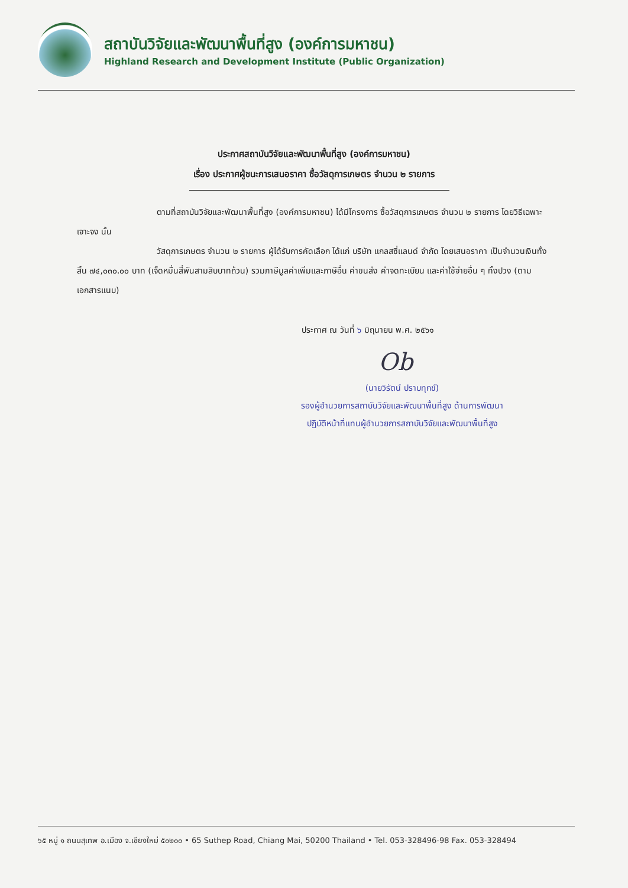สถาบันวิจัยและพัฒนาพื้นที่สูง (องค์การมหาชน)
Highland Research and Development Institute (Public Organization)
ประกาศสถาบันวิจัยและพัฒนาพื้นที่สูง (องค์การมหาชน)
เรื่อง ประกาศผู้ชนะการเสนอราคา ซื้อวัสดุการเกษตร จำนวน ๒ รายการ
ตามที่สถาบันวิจัยและพัฒนาพื้นที่สูง (องค์การมหาชน) ได้มีโครงการ ซื้อวัสดุการเกษตร จำนวน ๒ รายการ โดยวิธีเฉพาะเจาะจง นั้น
วัสดุการเกษตร จำนวน ๒ รายการ ผู้ได้รับการคัดเลือก ได้แก่ บริษัท แกลสซี่แลนด์ จำกัด โดยเสนอราคา เป็นจำนวนเงินทั้งสิ้น ๗๔,๐๓๐.๐๐ บาท (เจ็ดหมื่นสี่พันสามสิบบาทถ้วน) รวมภาษีมูลค่าเพิ่มและภาษีอื่น ค่าขนส่ง ค่าจดทะเบียน และค่าใช้จ่ายอื่น ๆ ทั้งปวง (ตามเอกสารแนบ)
ประกาศ ณ วันที่ ๖ มิถุนายน พ.ศ. ๒๕๖๑
Ob
(นายวิรัตน์ ปราบทุกข์)
รองผู้อำนวยการสถาบันวิจัยและพัฒนาพื้นที่สูง ด้านการพัฒนา
ปฏิบัติหน้าที่แทนผู้อำนวยการสถาบันวิจัยและพัฒนาพื้นที่สูง
๖๕ หมู่ ๑ ถนนสุเทพ อ.เมือง จ.เชียงใหม่ ๕๐๒๐๐ • 65 Suthep Road, Chiang Mai, 50200 Thailand • Tel. 053-328496-98 Fax. 053-328494